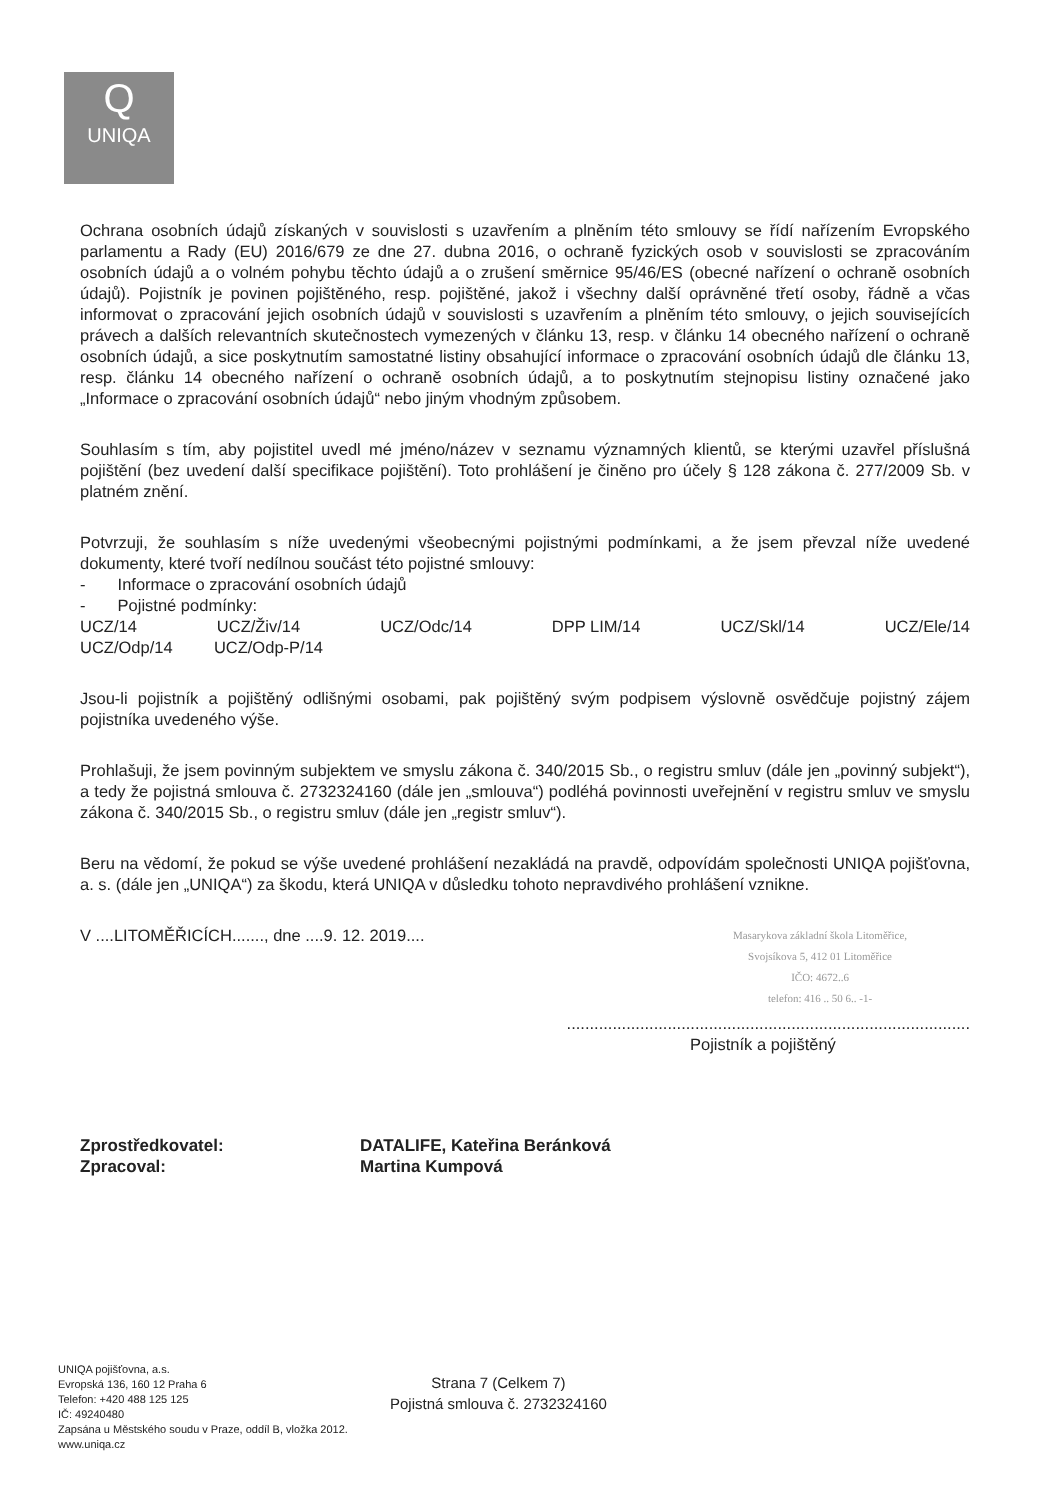Q
UNIQA
Ochrana osobních údajů získaných v souvislosti s uzavřením a plněním této smlouvy se řídí nařízením Evropského parlamentu a Rady (EU) 2016/679 ze dne 27. dubna 2016, o ochraně fyzických osob v souvislosti se zpracováním osobních údajů a o volném pohybu těchto údajů a o zrušení směrnice 95/46/ES (obecné nařízení o ochraně osobních údajů). Pojistník je povinen pojištěného, resp. pojištěné, jakož i všechny další oprávněné třetí osoby, řádně a včas informovat o zpracování jejich osobních údajů v souvislosti s uzavřením a plněním této smlouvy, o jejich souvisejících právech a dalších relevantních skutečnostech vymezených v článku 13, resp. v článku 14 obecného nařízení o ochraně osobních údajů, a sice poskytnutím samostatné listiny obsahující informace o zpracování osobních údajů dle článku 13, resp. článku 14 obecného nařízení o ochraně osobních údajů, a to poskytnutím stejnopisu listiny označené jako „Informace o zpracování osobních údajů“ nebo jiným vhodným způsobem.
Souhlasím s tím, aby pojistitel uvedl mé jméno/název v seznamu významných klientů, se kterými uzavřel příslušná pojištění (bez uvedení další specifikace pojištění). Toto prohlášení je činěno pro účely § 128 zákona č. 277/2009 Sb. v platném znění.
Potvrzuji, že souhlasím s níže uvedenými všeobecnými pojistnými podmínkami, a že jsem převzal níže uvedené dokumenty, které tvoří nedílnou součást této pojistné smlouvy:
- Informace o zpracování osobních údajů
- Pojistné podmínky:
UCZ/14 UCZ/Živ/14 UCZ/Odc/14 DPP LIM/14 UCZ/Skl/14 UCZ/Ele/14
UCZ/Odp/14 UCZ/Odp-P/14
Jsou-li pojistník a pojištěný odlišnými osobami, pak pojištěný svým podpisem výslovně osvědčuje pojistný zájem pojistníka uvedeného výše.
Prohlašuji, že jsem povinným subjektem ve smyslu zákona č. 340/2015 Sb., o registru smluv (dále jen „povinný subjekt“), a tedy že pojistná smlouva č. 2732324160 (dále jen „smlouva“) podléhá povinnosti uveřejnění v registru smluv ve smyslu zákona č. 340/2015 Sb., o registru smluv (dále jen „registr smluv“).
Beru na vědomí, že pokud se výše uvedené prohlášení nezakládá na pravdě, odpovídám společnosti UNIQA pojišťovna, a. s. (dále jen „UNIQA“) za škodu, která UNIQA v důsledku tohoto nepravdivého prohlášení vznikne.
V ....LITOMĚŘICÍCH......., dne ....9. 12. 2019....
Masarykova základní škola Litoměřice,
Svojsíkova 5, 412 01 Litoměřice
IČO: 4672..6
telefon: 416 .. 50 6.. -1-
........................................................................................
Pojistník a pojištěný
Zprostředkovatel:
Zpracoval:
DATALIFE, Kateřina Beránková
Martina Kumpová
UNIQA pojišťovna, a.s.
Evropská 136, 160 12 Praha 6
Telefon: +420 488 125 125
IČ: 49240480
Zapsána u Městského soudu v Praze, oddíl B, vložka 2012.
www.uniqa.cz
Strana 7 (Celkem 7)
Pojistná smlouva č. 2732324160